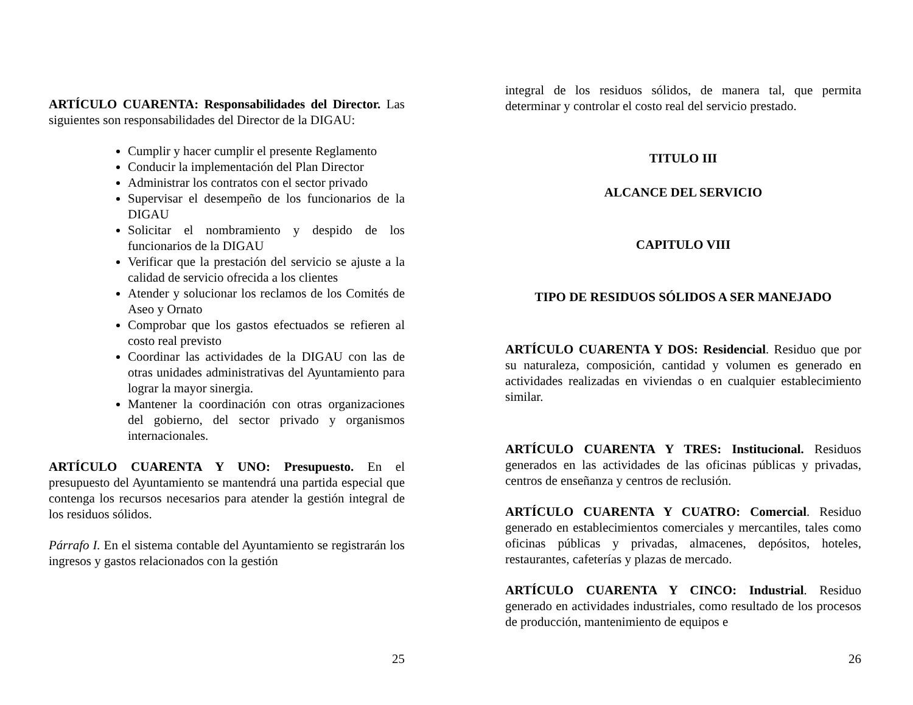ARTÍCULO CUARENTA: Responsabilidades del Director. Las siguientes son responsabilidades del Director de la DIGAU:
Cumplir y hacer cumplir el presente Reglamento
Conducir la implementación del Plan Director
Administrar los contratos con el sector privado
Supervisar el desempeño de los funcionarios de la DIGAU
Solicitar el nombramiento y despido de los funcionarios de la DIGAU
Verificar que la prestación del servicio se ajuste a la calidad de servicio ofrecida a los clientes
Atender y solucionar los reclamos de los Comités de Aseo y Ornato
Comprobar que los gastos efectuados se refieren al costo real previsto
Coordinar las actividades de la DIGAU con las de otras unidades administrativas del Ayuntamiento para lograr la mayor sinergia.
Mantener la coordinación con otras organizaciones del gobierno, del sector privado y organismos internacionales.
ARTÍCULO CUARENTA Y UNO: Presupuesto. En el presupuesto del Ayuntamiento se mantendrá una partida especial que contenga los recursos necesarios para atender la gestión integral de los residuos sólidos.
Párrafo I. En el sistema contable del Ayuntamiento se registrarán los ingresos y gastos relacionados con la gestión
25
integral de los residuos sólidos, de manera tal, que permita determinar y controlar el costo real del servicio prestado.
TITULO III
ALCANCE DEL SERVICIO
CAPITULO VIII
TIPO DE RESIDUOS SÓLIDOS A SER MANEJADO
ARTÍCULO CUARENTA Y DOS: Residencial. Residuo que por su naturaleza, composición, cantidad y volumen es generado en actividades realizadas en viviendas o en cualquier establecimiento similar.
ARTÍCULO CUARENTA Y TRES: Institucional. Residuos generados en las actividades de las oficinas públicas y privadas, centros de enseñanza y centros de reclusión.
ARTÍCULO CUARENTA Y CUATRO: Comercial. Residuo generado en establecimientos comerciales y mercantiles, tales como oficinas públicas y privadas, almacenes, depósitos, hoteles, restaurantes, cafeterías y plazas de mercado.
ARTÍCULO CUARENTA Y CINCO: Industrial. Residuo generado en actividades industriales, como resultado de los procesos de producción, mantenimiento de equipos e
26